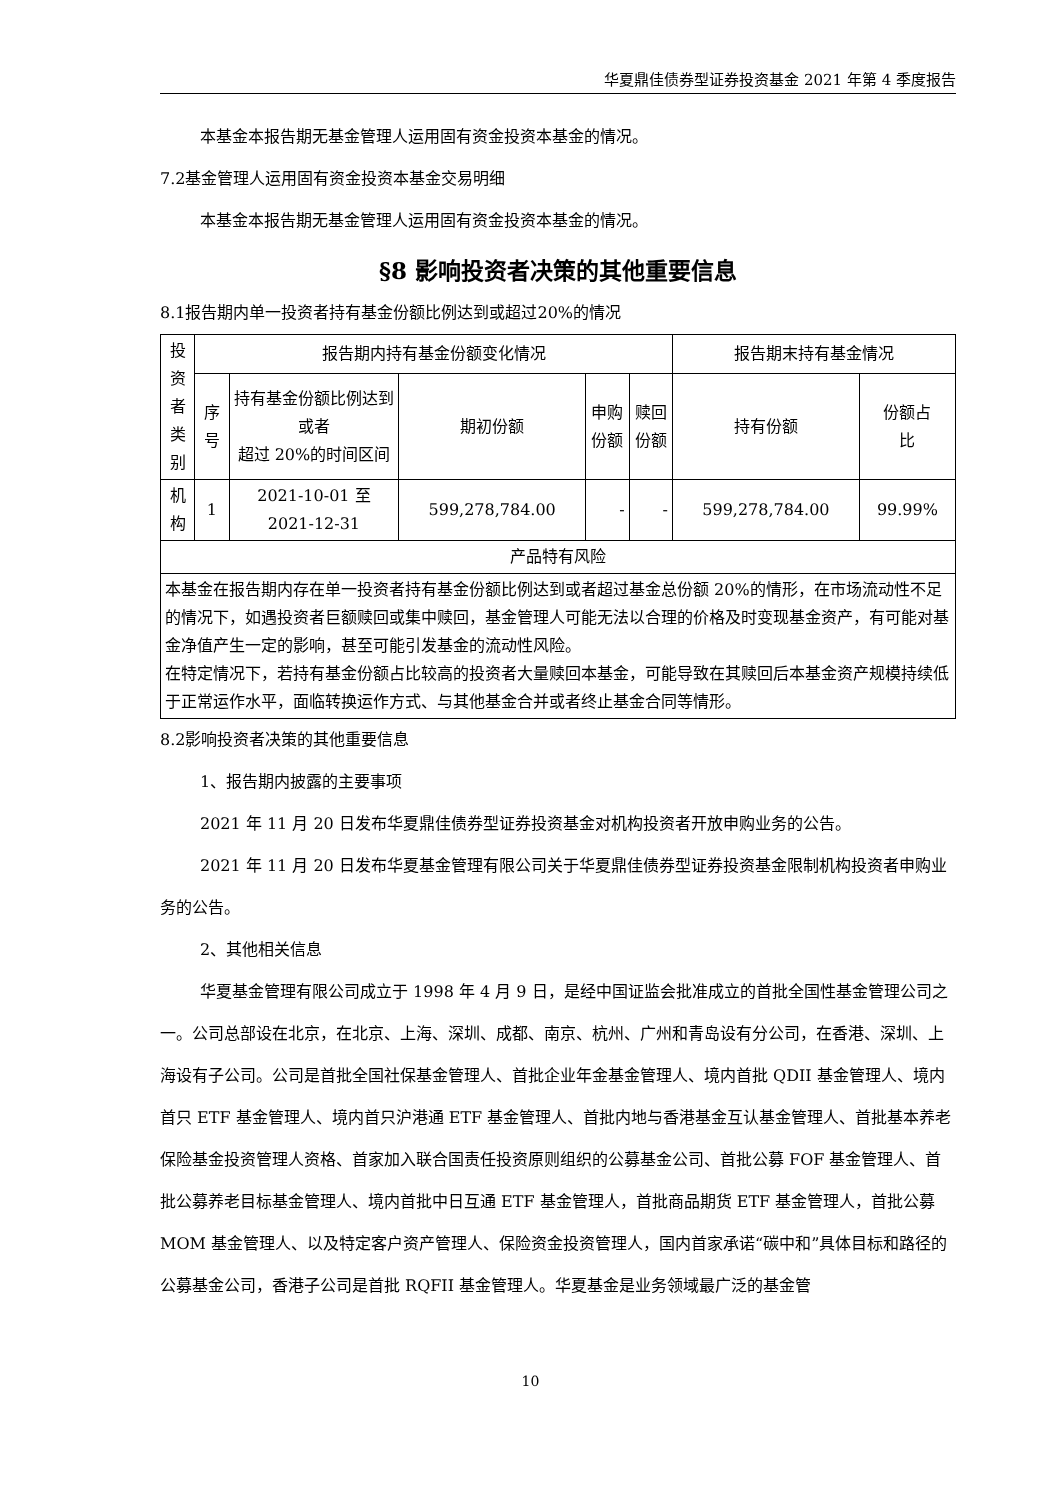华夏鼎佳债券型证券投资基金 2021 年第 4 季度报告
本基金本报告期无基金管理人运用固有资金投资本基金的情况。
7.2基金管理人运用固有资金投资本基金交易明细
本基金本报告期无基金管理人运用固有资金投资本基金的情况。
§8 影响投资者决策的其他重要信息
8.1报告期内单一投资者持有基金份额比例达到或超过20%的情况
| 投 资 者 类 别 | 报告期内持有基金份额变化情况 | | | | | 报告期末持有基金情况 | |
| --- | --- | --- | --- | --- | --- | --- | --- |
| | 序 号 | 持有基金份额比例达到或者 超过 20%的时间区间 | 期初份额 | 申购 份额 | 赎回 份额 | 持有份额 | 份额占 比 |
| 机 构 | 1 | 2021-10-01 至 2021-12-31 | 599,278,784.00 | - | - | 599,278,784.00 | 99.99% |
| 产品特有风险 | | | | | | | |
| 本基金在报告期内存在单一投资者持有基金份额比例达到或者超过基金总份额 20%的情形，在市场流动性不足的情况下，如遇投资者巨额赎回或集中赎回，基金管理人可能无法以合理的价格及时变现基金资产，有可能对基金净值产生一定的影响，甚至可能引发基金的流动性风险。 在特定情况下，若持有基金份额占比较高的投资者大量赎回本基金，可能导致在其赎回后本基金资产规模持续低于正常运作水平，面临转换运作方式、与其他基金合并或者终止基金合同等情形。 | | | | | | | |
8.2影响投资者决策的其他重要信息
1、报告期内披露的主要事项
2021 年 11 月 20 日发布华夏鼎佳债券型证券投资基金对机构投资者开放申购业务的公告。
2021 年 11 月 20 日发布华夏基金管理有限公司关于华夏鼎佳债券型证券投资基金限制机构投资者申购业务的公告。
2、其他相关信息
华夏基金管理有限公司成立于 1998 年 4 月 9 日，是经中国证监会批准成立的首批全国性基金管理公司之一。公司总部设在北京，在北京、上海、深圳、成都、南京、杭州、广州和青岛设有分公司，在香港、深圳、上海设有子公司。公司是首批全国社保基金管理人、首批企业年金基金管理人、境内首批 QDII 基金管理人、境内首只 ETF 基金管理人、境内首只沪港通 ETF 基金管理人、首批内地与香港基金互认基金管理人、首批基本养老保险基金投资管理人资格、首家加入联合国责任投资原则组织的公募基金公司、首批公募 FOF 基金管理人、首批公募养老目标基金管理人、境内首批中日互通 ETF 基金管理人，首批商品期货 ETF 基金管理人，首批公募 MOM 基金管理人、以及特定客户资产管理人、保险资金投资管理人，国内首家承诺“碳中和”具体目标和路径的公募基金公司，香港子公司是首批 RQFII 基金管理人。华夏基金是业务领域最广泛的基金管
10